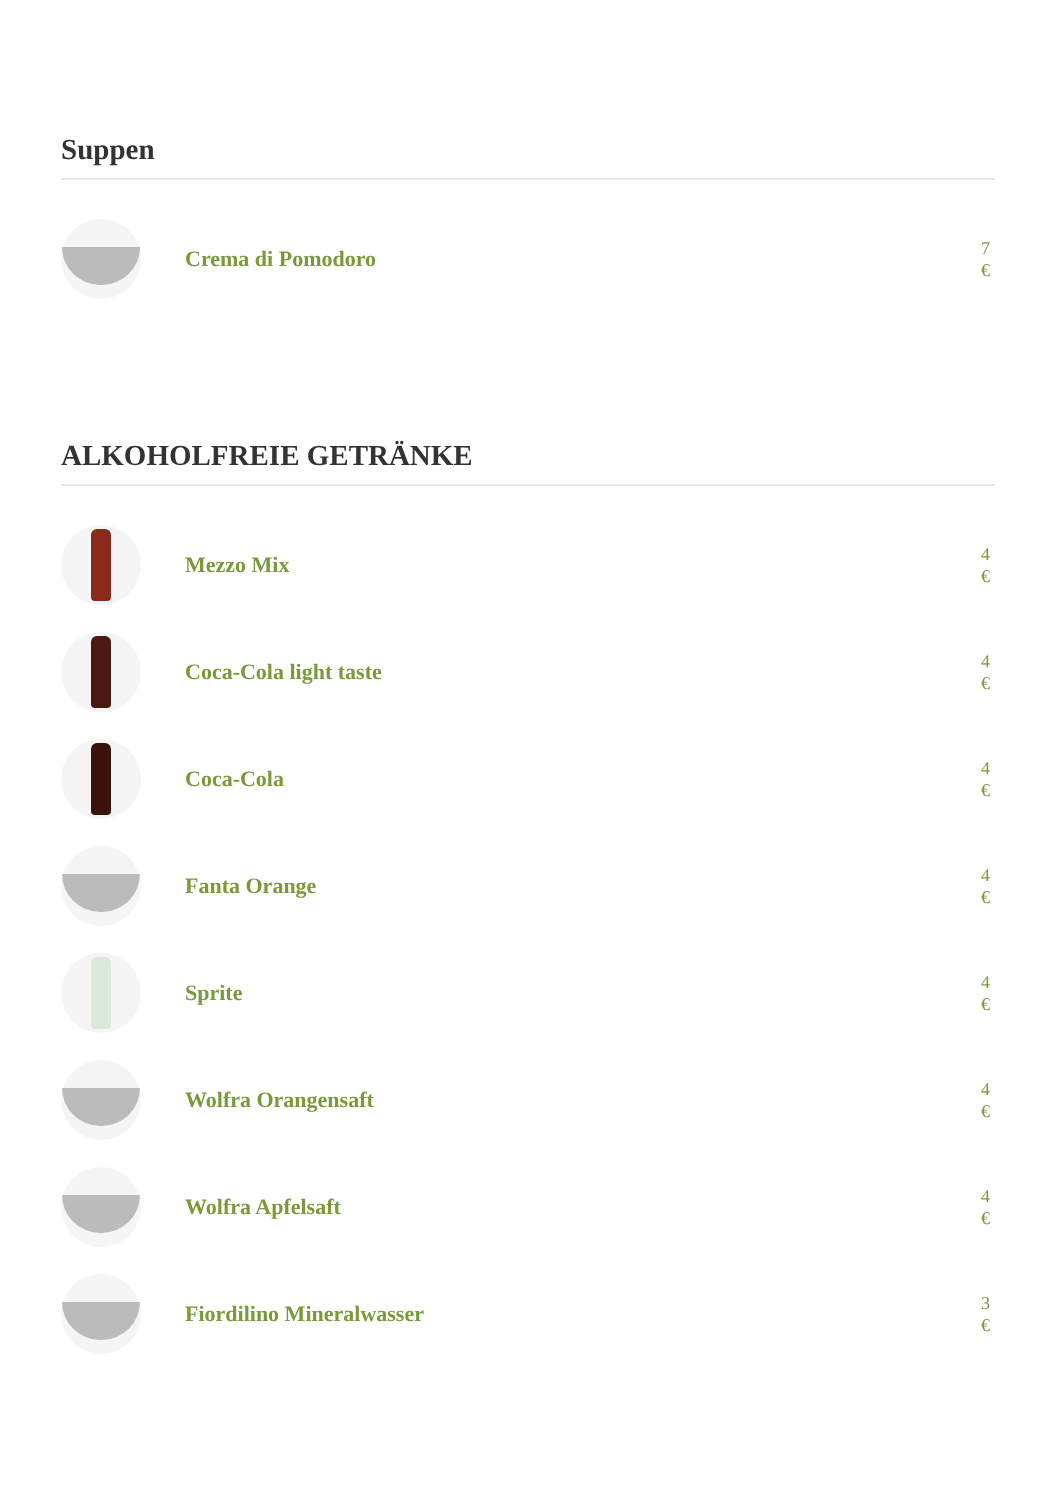Suppen
Crema di Pomodoro
7 €
ALKOHOLFREIE GETRÄNKE
Mezzo Mix
4 €
Coca-Cola light taste
4 €
Coca-Cola
4 €
Fanta Orange
4 €
Sprite
4 €
Wolfra Orangensaft
4 €
Wolfra Apfelsaft
4 €
Fiordilino Mineralwasser
3 €